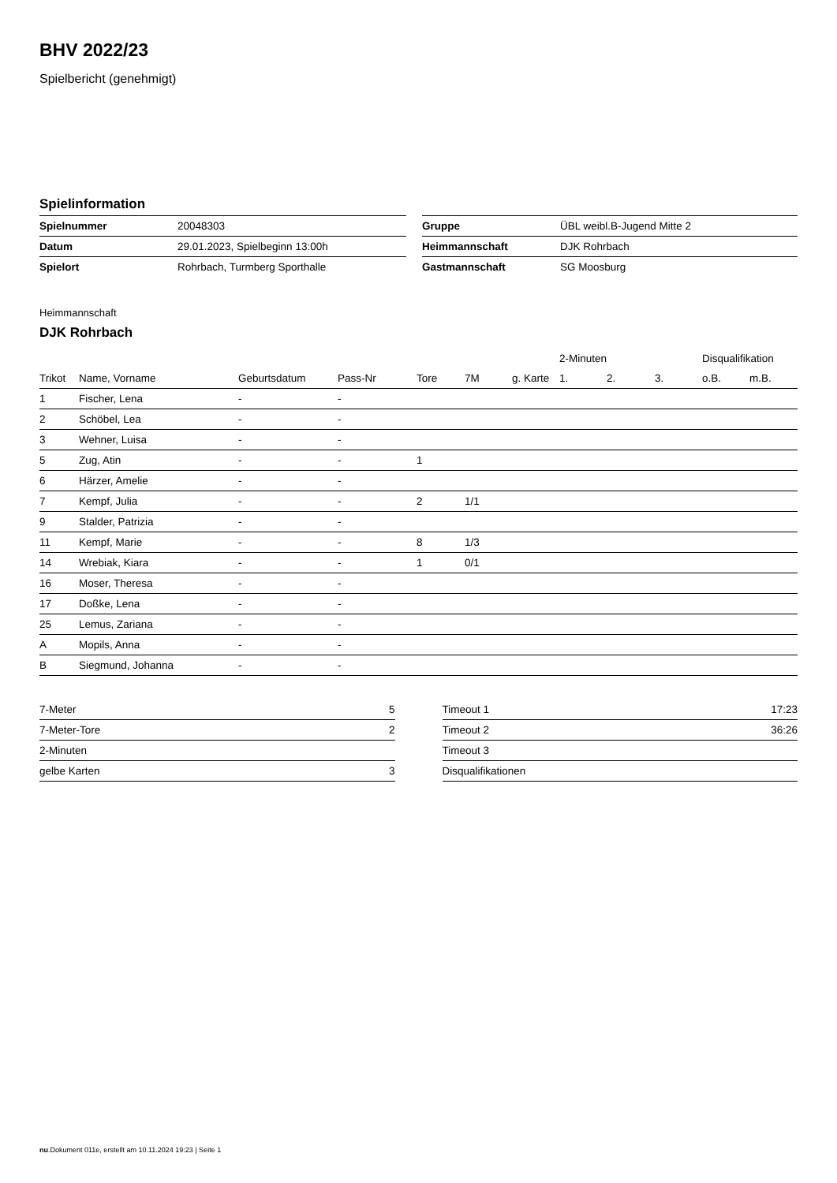BHV 2022/23
Spielbericht (genehmigt)
Spielinformation
| Spielnummer | 20048303 | | Gruppe | ÜBL weibl.B-Jugend Mitte 2 |
| Datum | 29.01.2023, Spielbeginn 13:00h | | Heimmannschaft | DJK Rohrbach |
| Spielort | Rohrbach, Turmberg Sporthalle | | Gastmannschaft | SG Moosburg |
Heimmannschaft
DJK Rohrbach
| | | | | | | | 2-Minuten | | | Disqualifikation | |
| --- | --- | --- | --- | --- | --- | --- | --- | --- | --- | --- | --- |
| Trikot | Name, Vorname | Geburtsdatum | Pass-Nr | Tore | 7M | g. Karte | 1. | 2. | 3. | o.B. | m.B. |
| 1 | Fischer, Lena | - | - | | | | | | | | |
| 2 | Schöbel, Lea | - | - | | | | | | | | |
| 3 | Wehner, Luisa | - | - | | | | | | | | |
| 5 | Zug, Atin | - | - | 1 | | | | | | | |
| 6 | Härzer, Amelie | - | - | | | | | | | | |
| 7 | Kempf, Julia | - | - | 2 | 1/1 | | | | | | |
| 9 | Stalder, Patrizia | - | - | | | | | | | | |
| 11 | Kempf, Marie | - | - | 8 | 1/3 | | | | | | |
| 14 | Wrebiak, Kiara | - | - | 1 | 0/1 | | | | | | |
| 16 | Moser, Theresa | - | - | | | | | | | | |
| 17 | Doßke, Lena | - | - | | | | | | | | |
| 25 | Lemus, Zariana | - | - | | | | | | | | |
| A | Mopils, Anna | - | - | | | | | | | | |
| B | Siegmund, Johanna | - | - | | | | | | | | |
| 7-Meter | 5 |
| 7-Meter-Tore | 2 |
| 2-Minuten | |
| gelbe Karten | 3 |
| Timeout 1 | 17:23 |
| Timeout 2 | 36:26 |
| Timeout 3 | |
| Disqualifikationen | |
nu.Dokument 011e, erstellt am 10.11.2024 19:23 | Seite 1